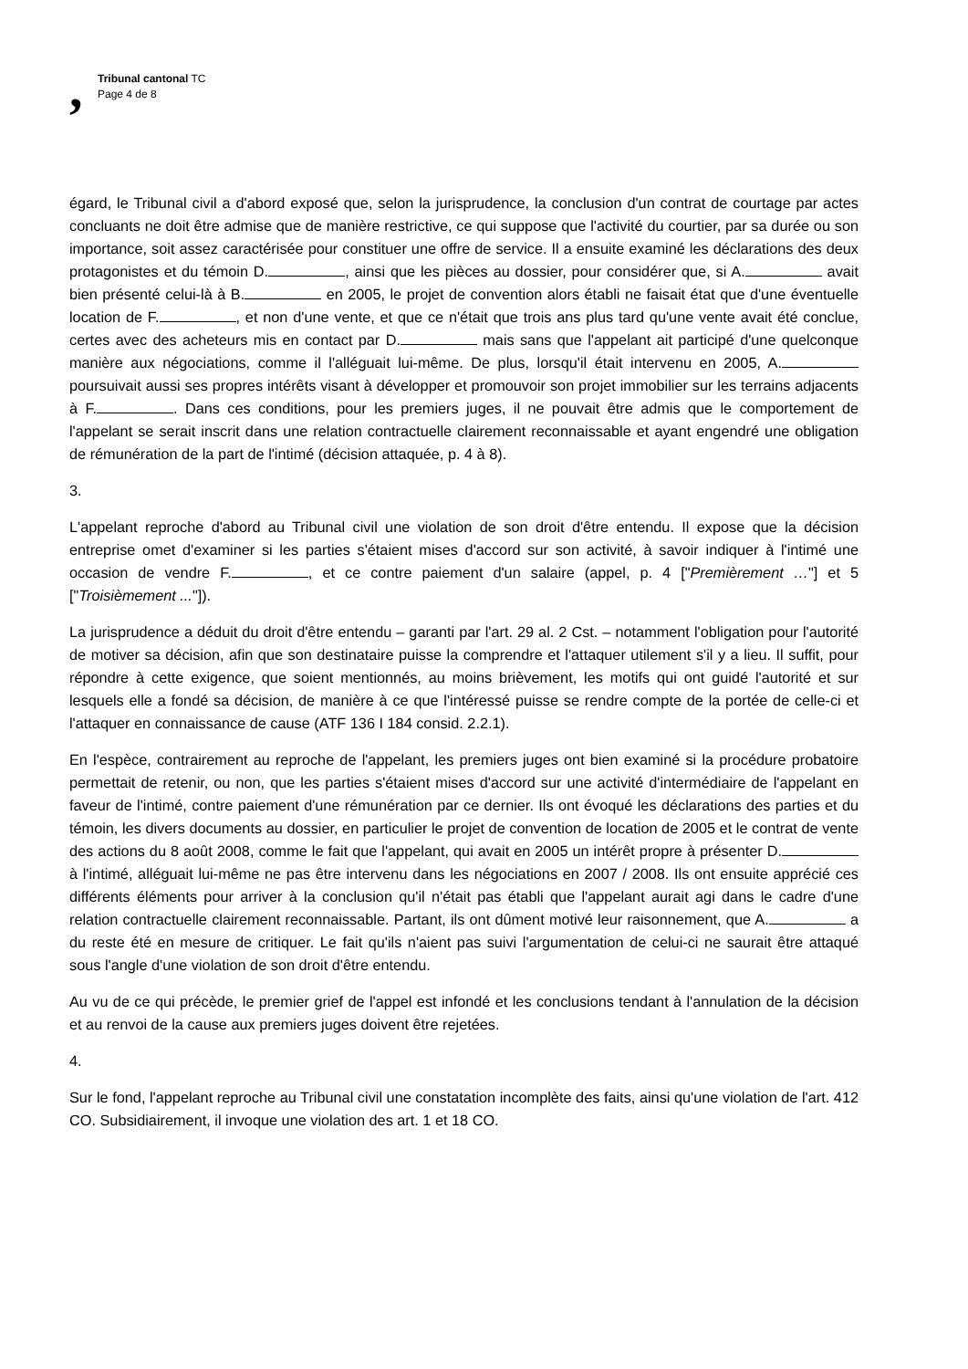,
Tribunal cantonal TC
Page 4 de 8
égard, le Tribunal civil a d'abord exposé que, selon la jurisprudence, la conclusion d'un contrat de courtage par actes concluants ne doit être admise que de manière restrictive, ce qui suppose que l'activité du courtier, par sa durée ou son importance, soit assez caractérisée pour constituer une offre de service. Il a ensuite examiné les déclarations des deux protagonistes et du témoin D. , ainsi que les pièces au dossier, pour considérer que, si A. avait bien présenté celui-là à B. en 2005, le projet de convention alors établi ne faisait état que d'une éventuelle location de F. , et non d'une vente, et que ce n'était que trois ans plus tard qu'une vente avait été conclue, certes avec des acheteurs mis en contact par D. mais sans que l'appelant ait participé d'une quelconque manière aux négociations, comme il l'alléguait lui-même. De plus, lorsqu'il était intervenu en 2005, A. poursuivait aussi ses propres intérêts visant à développer et promouvoir son projet immobilier sur les terrains adjacents à F. . Dans ces conditions, pour les premiers juges, il ne pouvait être admis que le comportement de l'appelant se serait inscrit dans une relation contractuelle clairement reconnaissable et ayant engendré une obligation de rémunération de la part de l'intimé (décision attaquée, p. 4 à 8).
3.
L'appelant reproche d'abord au Tribunal civil une violation de son droit d'être entendu. Il expose que la décision entreprise omet d'examiner si les parties s'étaient mises d'accord sur son activité, à savoir indiquer à l'intimé une occasion de vendre F. , et ce contre paiement d'un salaire (appel, p. 4 ["Premièrement …"] et 5 ["Troisièmement ..."]).
La jurisprudence a déduit du droit d'être entendu – garanti par l'art. 29 al. 2 Cst. – notamment l'obligation pour l'autorité de motiver sa décision, afin que son destinataire puisse la comprendre et l'attaquer utilement s'il y a lieu. Il suffit, pour répondre à cette exigence, que soient mentionnés, au moins brièvement, les motifs qui ont guidé l'autorité et sur lesquels elle a fondé sa décision, de manière à ce que l'intéressé puisse se rendre compte de la portée de celle-ci et l'attaquer en connaissance de cause (ATF 136 I 184 consid. 2.2.1).
En l'espèce, contrairement au reproche de l'appelant, les premiers juges ont bien examiné si la procédure probatoire permettait de retenir, ou non, que les parties s'étaient mises d'accord sur une activité d'intermédiaire de l'appelant en faveur de l'intimé, contre paiement d'une rémunération par ce dernier. Ils ont évoqué les déclarations des parties et du témoin, les divers documents au dossier, en particulier le projet de convention de location de 2005 et le contrat de vente des actions du 8 août 2008, comme le fait que l'appelant, qui avait en 2005 un intérêt propre à présenter D. à l'intimé, alléguait lui-même ne pas être intervenu dans les négociations en 2007 / 2008. Ils ont ensuite apprécié ces différents éléments pour arriver à la conclusion qu'il n'était pas établi que l'appelant aurait agi dans le cadre d'une relation contractuelle clairement reconnaissable. Partant, ils ont dûment motivé leur raisonnement, que A. a du reste été en mesure de critiquer. Le fait qu'ils n'aient pas suivi l'argumentation de celui-ci ne saurait être attaqué sous l'angle d'une violation de son droit d'être entendu.
Au vu de ce qui précède, le premier grief de l'appel est infondé et les conclusions tendant à l'annulation de la décision et au renvoi de la cause aux premiers juges doivent être rejetées.
4.
Sur le fond, l'appelant reproche au Tribunal civil une constatation incomplète des faits, ainsi qu'une violation de l'art. 412 CO. Subsidiairement, il invoque une violation des art. 1 et 18 CO.